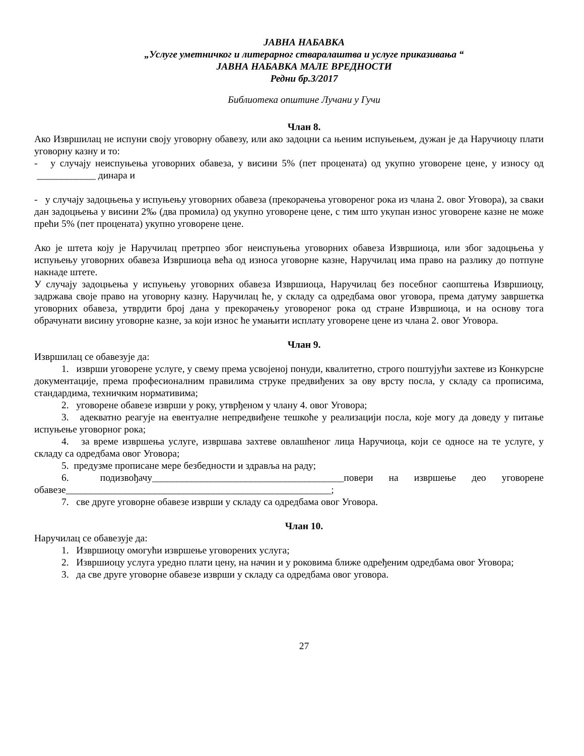ЈАВНА НАБАВКА
„Услуге уметничког и литерарног стваралаштва и услуге приказивања “
ЈАВНА НАБАВКА МАЛЕ ВРЕДНОСТИ
Редни бр.3/2017
Библиотека општине Лучани у Гучи
Члан 8.
Ако Извршилац не испуни своју уговорну обавезу, или ако задоцни са њеним испуњењем, дужан је да Наручиоцу плати уговорну казну и то:
- у случају неиспуњења уговорних обавеза, у висини 5% (пет процената) од укупно уговорене цене, у износу од ____________ динара и
- у случају задоцњења у испуњењу уговорних обавеза (прекорачења уговореног рока из члана 2. овог Уговора), за сваки дан задоцњења у висини 2‰ (два промила) од укупно уговорене цене, с тим што укупан износ уговорене казне не може прећи 5% (пет процената) укупно уговорене цене.
Ако је штета коју је Наручилац претрпео због неиспуњења уговорних обавеза Извршиоца, или због задоцњења у испуњењу уговорних обавеза Извршиоца већа од износа уговорне казне, Наручилац има право на разлику до потпуне накнаде штете.
У случају задоцњења у испуњењу уговорних обавеза Извршиоца, Наручилац без посебног саопштења Извршиоцу, задржава своје право на уговорну казну. Наручилац ће, у складу са одредбама овог уговора, према датуму завршетка уговорних обавеза, утврдити број дана у прекорачењу уговореног рока од стране Извршиоца, и на основу тога обрачунати висину уговорне казне, за који износ ће умањити исплату уговорене цене из члана 2. овог Уговора.
Члан 9.
Извршилац се обавезује да:
1. изврши уговорене услуге, у свему према усвојеној понуди, квалитетно, строго поштујући захтеве из Конкурсне документације, према професионалним правилима струке предвиђених за ову врсту посла, у складу са прописима, стандардима, техничким нормативима;
2. уговорене обавезе изврши у року, утврђеном у члану 4. овог Уговора;
3. адекватно реагује на евентуалне непредвиђене тешкоће у реализацији посла, које могу да доведу у питање испуњење уговорног рока;
4. за време извршења услуге, извршава захтеве овлашћеног лица Наручиоца, који се односе на те услуге, у складу са одредбама овог Уговора;
5. предузме прописане мере безбедности и здравља на раду;
6. подизвођачу_______________________________________повери на извршење део уговорене обавезе______________________________________________________;
7. све друге уговорне обавезе изврши у складу са одредбама овог Уговора.
Члан 10.
Наручилац се обавезује да:
1. Извршиоцу омогући извршење уговорених услуга;
2. Извршиоцу услуга уредно плати цену, на начин и у роковима ближе одређеним одредбама овог Уговора;
3. да све друге уговорне обавезе изврши у складу са одредбама овог уговора.
27